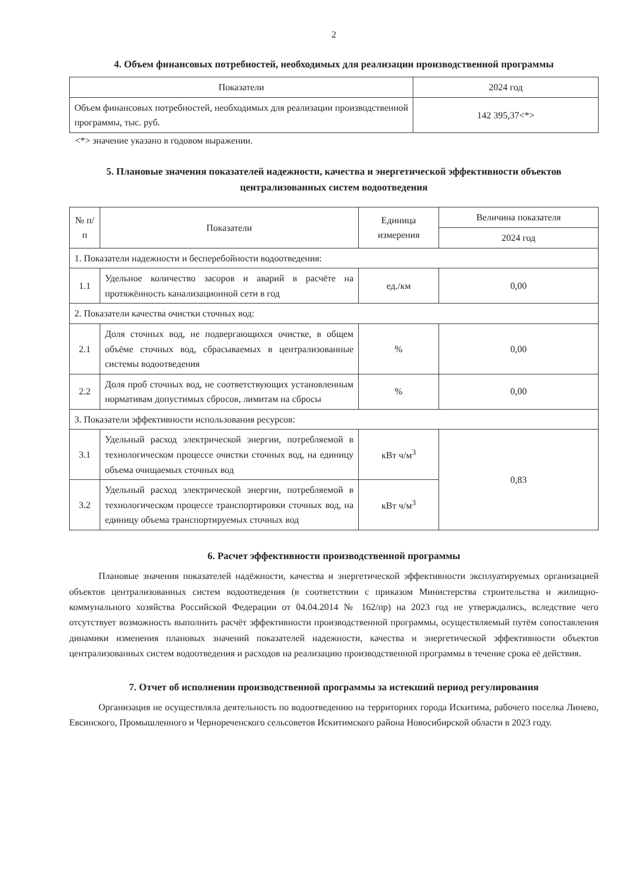2
4. Объем финансовых потребностей, необходимых для реализации производственной программы
| Показатели | 2024 год |
| --- | --- |
| Объем финансовых потребностей, необходимых для реализации производственной программы, тыс. руб. | 142 395,37<*> |
<*> значение указано в годовом выражении.
5. Плановые значения показателей надежности, качества и энергетической эффективности объектов централизованных систем водоотведения
| № п/п | Показатели | Единица измерения | Величина показателя |
| --- | --- | --- | --- |
| | | | 2024 год |
| 1. Показатели надежности и бесперебойности водоотведения: | | | |
| 1.1 | Удельное количество засоров и аварий в расчёте на протяжённость канализационной сети в год | ед./км | 0,00 |
| 2. Показатели качества очистки сточных вод: | | | |
| 2.1 | Доля сточных вод, не подвергающихся очистке, в общем объёме сточных вод, сбрасываемых в централизованные системы водоотведения | % | 0,00 |
| 2.2 | Доля проб сточных вод, не соответствующих установленным нормативам допустимых сбросов, лимитам на сбросы | % | 0,00 |
| 3. Показатели эффективности использования ресурсов: | | | |
| 3.1 | Удельный расход электрической энергии, потребляемой в технологическом процессе очистки сточных вод, на единицу объема очищаемых сточных вод | кВт ч/м<sup>3</sup> | 0,83 |
| 3.2 | Удельный расход электрической энергии, потребляемой в технологическом процессе транспортировки сточных вод, на единицу объема транспортируемых сточных вод | кВт ч/м<sup>3</sup> | |
6. Расчет эффективности производственной программы
Плановые значения показателей надёжности, качества и энергетической эффективности эксплуатируемых организацией объектов централизованных систем водоотведения (в соответствии с приказом Министерства строительства и жилищно-коммунального хозяйства Российской Федерации от 04.04.2014 № 162/пр) на 2023 год не утверждались, вследствие чего отсутствует возможность выполнить расчёт эффективности производственной программы, осуществляемый путём сопоставления динамики изменения плановых значений показателей надежности, качества и энергетической эффективности объектов централизованных систем водоотведения и расходов на реализацию производственной программы в течение срока её действия.
7. Отчет об исполнении производственной программы за истекший период регулирования
Организация не осуществляла деятельность по водоотведению на территориях города Искитима, рабочего поселка Линево, Евсинского, Промышленного и Чернореченского сельсоветов Искитимского района Новосибирской области в 2023 году.